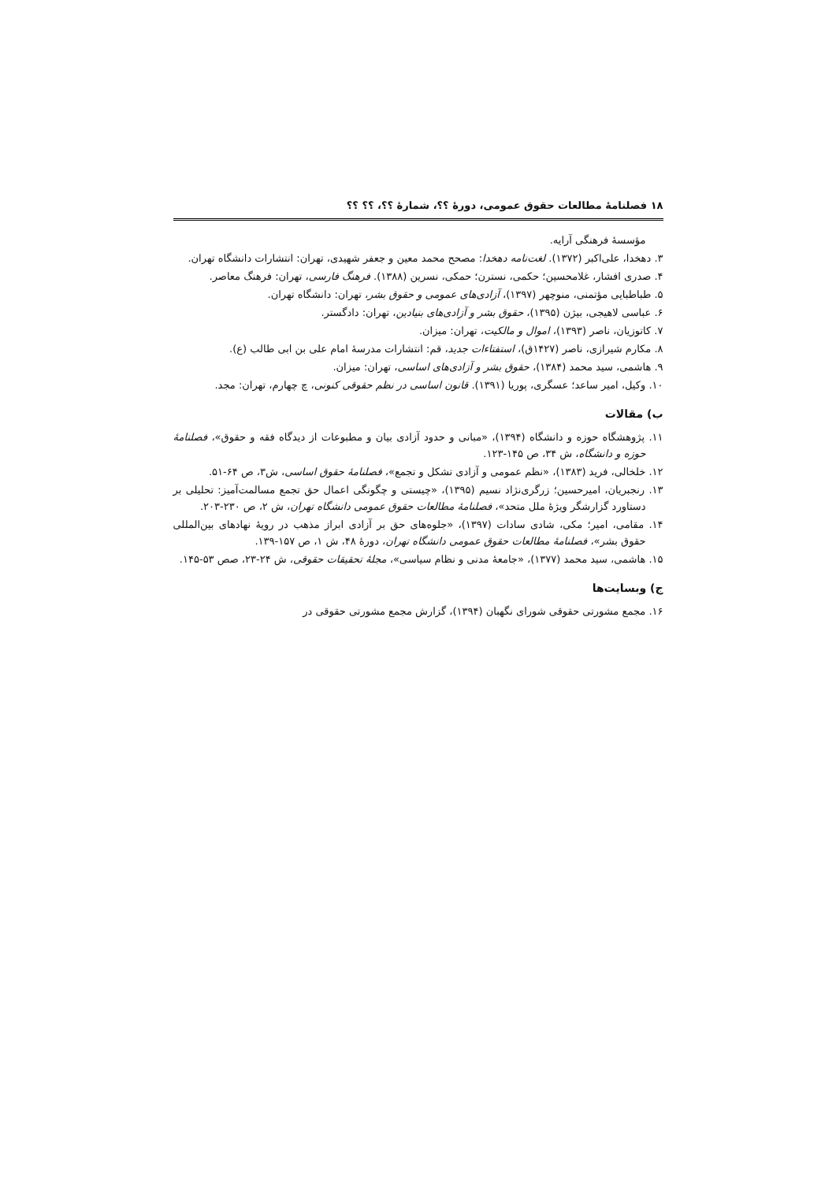۱۸ فصلنامهٔ مطالعات حقوق عمومی، دورهٔ ؟؟، شمارهٔ ؟؟، ؟؟ ؟؟
مؤسسهٔ فرهنگی آرایه.
۳. دهخدا، علی‌اکبر (۱۳۷۲). لغت‌نامه دهخدا: مصحح محمد معین و جعفر شهیدی، تهران: انتشارات دانشگاه تهران.
۴. صدری افشار، غلامحسین؛ حکمی، نسترن؛ حمکی، نسرین (۱۳۸۸). فرهنگ فارسی، تهران: فرهنگ معاصر.
۵. طباطبایی مؤتمنی، منوچهر (۱۳۹۷)، آزادی‌های عمومی و حقوق بشر، تهران: دانشگاه تهران.
۶. عباسی لاهیجی، بیژن (۱۳۹۵)، حقوق بشر و آزادی‌های بنیادین، تهران: دادگستر.
۷. کاتوزیان، ناصر (۱۳۹۳)، اموال و مالکیت، تهران: میزان.
۸. مکارم شیرازی، ناصر (۱۴۲۷ق)، استفتاءات جدید، قم: انتشارات مدرسهٔ امام علی بن ابی طالب (ع).
۹. هاشمی، سید محمد (۱۳۸۴)، حقوق بشر و آزادی‌های اساسی، تهران: میزان.
۱۰. وکیل، امیر ساعد؛ عسگری، پوریا (۱۳۹۱). قانون اساسی در نظم حقوقی کنونی، چ چهارم، تهران: مجد.
ب) مقالات
۱۱. پژوهشگاه حوزه و دانشگاه (۱۳۹۴)، «مبانی و حدود آزادی بیان و مطبوعات از دیدگاه فقه و حقوق»، فصلنامهٔ حوزه و دانشگاه، ش ۳۴، ص ۱۴۵-۱۲۳.
۱۲. خلخالی، فرید (۱۳۸۳)، «نظم عمومی و آزادی تشکل و تجمع»، فصلنامهٔ حقوق اساسی، ش۳، ص ۶۴-۵۱.
۱۳. رنجبریان، امیرحسین؛ زرگری‌نژاد نسیم (۱۳۹۵)، «چیستی و چگونگی اعمال حق تجمع مسالمت‌آمیز: تحلیلی بر دستاورد گزارشگر ویژهٔ ملل متحد»، فصلنامهٔ مطالعات حقوق عمومی دانشگاه تهران، ش ۲، ص ۲۳۰-۲۰۳.
۱۴. مقامی، امیر؛ مکی، شادی سادات (۱۳۹۷)، «جلوه‌های حق بر آزادی ابراز مذهب در رویهٔ نهادهای بین‌المللی حقوق بشر»، فصلنامهٔ مطالعات حقوق عمومی دانشگاه تهران، دورهٔ ۴۸، ش ۱، ص ۱۵۷-۱۳۹.
۱۵. هاشمی، سید محمد (۱۳۷۷)، «جامعهٔ مدنی و نظام سیاسی»، مجلهٔ تحقیقات حقوقی، ش ۲۴-۲۳، صص ۵۳-۱۴۵.
ج) وبسایت‌ها
۱۶. مجمع مشورتی حقوقی شورای نگهبان (۱۳۹۴)، گزارش مجمع مشورتی حقوقی در